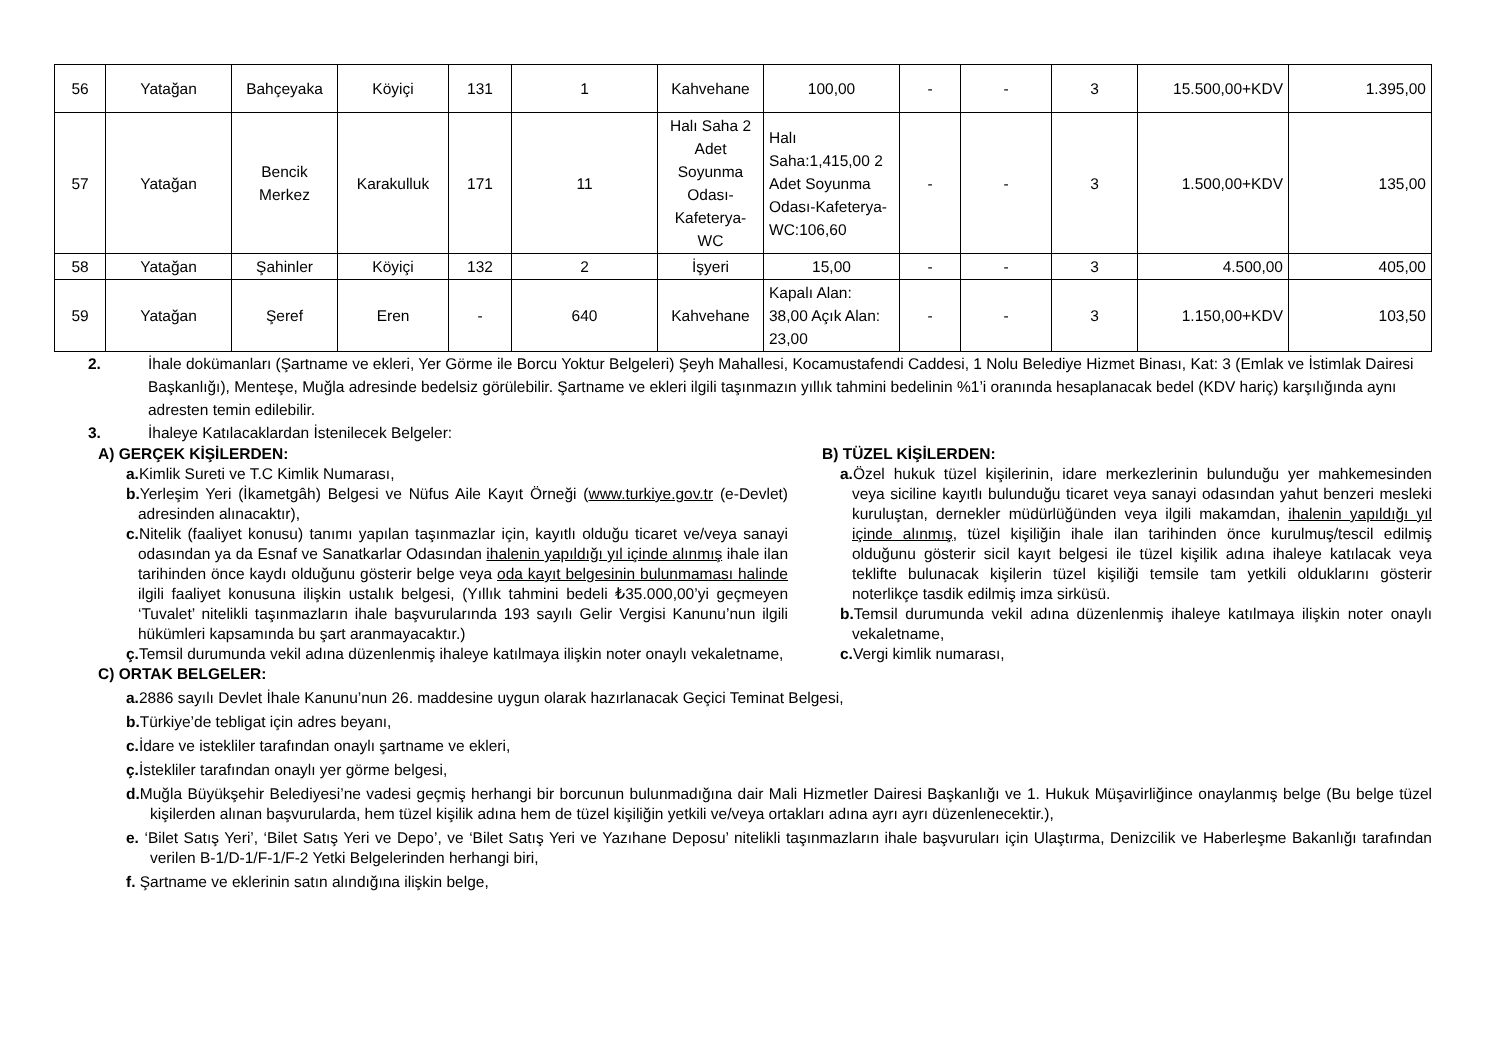| 56 | Yatağan | Bahçeyaka | Köyiçi | 131 | 1 | Kahvehane | 100,00 | - | - | 3 | 15.500,00+KDV | 1.395,00 |
| 57 | Yatağan | Bencik Merkez | Karakulluk | 171 | 11 | Halı Saha 2 Adet Soyunma Odası-Kafeterya-WC | Halı Saha:1,415,00 2 Adet Soyunma Odası-Kafeterya-WC:106,60 | - | - | 3 | 1.500,00+KDV | 135,00 |
| 58 | Yatağan | Şahinler | Köyiçi | 132 | 2 | İşyeri | 15,00 | - | - | 3 | 4.500,00 | 405,00 |
| 59 | Yatağan | Şeref | Eren | - | 640 | Kahvehane | Kapalı Alan: 38,00 Açık Alan: 23,00 | - | - | 3 | 1.150,00+KDV | 103,50 |
2. İhale dokümanları (Şartname ve ekleri, Yer Görme ile Borcu Yoktur Belgeleri) Şeyh Mahallesi, Kocamustafendi Caddesi, 1 Nolu Belediye Hizmet Binası, Kat: 3 (Emlak ve İstimlak Dairesi Başkanlığı), Menteşe, Muğla adresinde bedelsiz görülebilir. Şartname ve ekleri ilgili taşınmazın yıllık tahmini bedelinin %1’i oranında hesaplanacak bedel (KDV hariç) karşılığında aynı adresten temin edilebilir.
3. İhaleye Katılacaklardan İstenilecek Belgeler:
A) GERÇEK KİŞİLERDEN:
a. Kimlik Sureti ve T.C Kimlik Numarası,
b. Yerleşim Yeri (İkametgâh) Belgesi ve Nüfus Aile Kayıt Örneği (www.turkiye.gov.tr (e-Devlet) adresinden alınacaktır),
c. Nitelik (faaliyet konusu) tanımı yapılan taşınmazlar için, kayıtlı olduğu ticaret ve/veya sanayi odasından ya da Esnaf ve Sanatkarlar Odasından ihalenin yapıldığı yıl içinde alınmış ihale ilan tarihinden önce kaydı olduğunu gösterir belge veya oda kayıt belgesinin bulunmaması halinde ilgili faaliyet konusuna ilişkin ustalık belgesi, (Yıllık tahmini bedeli ₺35.000,00’yi geçmeyen ‘Tuvalet’ nitelikli taşınmazların ihale başvurularında 193 sayılı Gelir Vergisi Kanunu’nun ilgili hükümleri kapsamında bu şart aranmayacaktır.)
ç. Temsil durumunda vekil adına düzenlenmiş ihaleye katılmaya ilişkin noter onaylı vekaletname,
B) TÜZEL KİŞİLERDEN:
a. Özel hukuk tüzel kişilerinin, idare merkezlerinin bulunduğu yer mahkemesinden veya siciline kayıtlı bulunduğu ticaret veya sanayi odasından yahut benzeri mesleki kuruluştan, dernekler müdürlüğünden veya ilgili makamdan, ihalenin yapıldığı yıl içinde alınmış, tüzel kişiliğin ihale ilan tarihinden önce kurulmuş/tescil edilmiş olduğunu gösterir sicil kayıt belgesi ile tüzel kişilik adına ihaleye katılacak veya teklifte bulunacak kişilerin tüzel kişiliği temsile tam yetkili olduklarını gösterir noterlikçe tasdik edilmiş imza sirküsü.
b. Temsil durumunda vekil adına düzenlenmiş ihaleye katılmaya ilişkin noter onaylı vekaletname,
c. Vergi kimlik numarası,
C) ORTAK BELGELER:
a. 2886 sayılı Devlet İhale Kanunu’nun 26. maddesine uygun olarak hazırlanacak Geçici Teminat Belgesi,
b. Türkiye’de tebligat için adres beyanı,
c. İdare ve istekliler tarafından onaylı şartname ve ekleri,
ç. İstekliler tarafından onaylı yer görme belgesi,
d. Muğla Büyükşehir Belediyesi’ne vadesi geçmiş herhangi bir borcunun bulunmadığına dair Mali Hizmetler Dairesi Başkanlığı ve 1. Hukuk Müşavirliğince onaylanmış belge (Bu belge tüzel kişilerden alınan başvurularda, hem tüzel kişilik adına hem de tüzel kişiliğin yetkili ve/veya ortakları adına ayrı ayrı düzenlenecektir.),
e. ‘Bilet Satış Yeri’, ‘Bilet Satış Yeri ve Depo’, ve ‘Bilet Satış Yeri ve Yazıhane Deposu’ nitelikli taşınmazların ihale başvuruları için Ulaştırma, Denizcilik ve Haberleşme Bakanlığı tarafından verilen B-1/D-1/F-1/F-2 Yetki Belgelerinden herhangi biri,
f. Şartname ve eklerinin satın alındığına ilişkin belge,